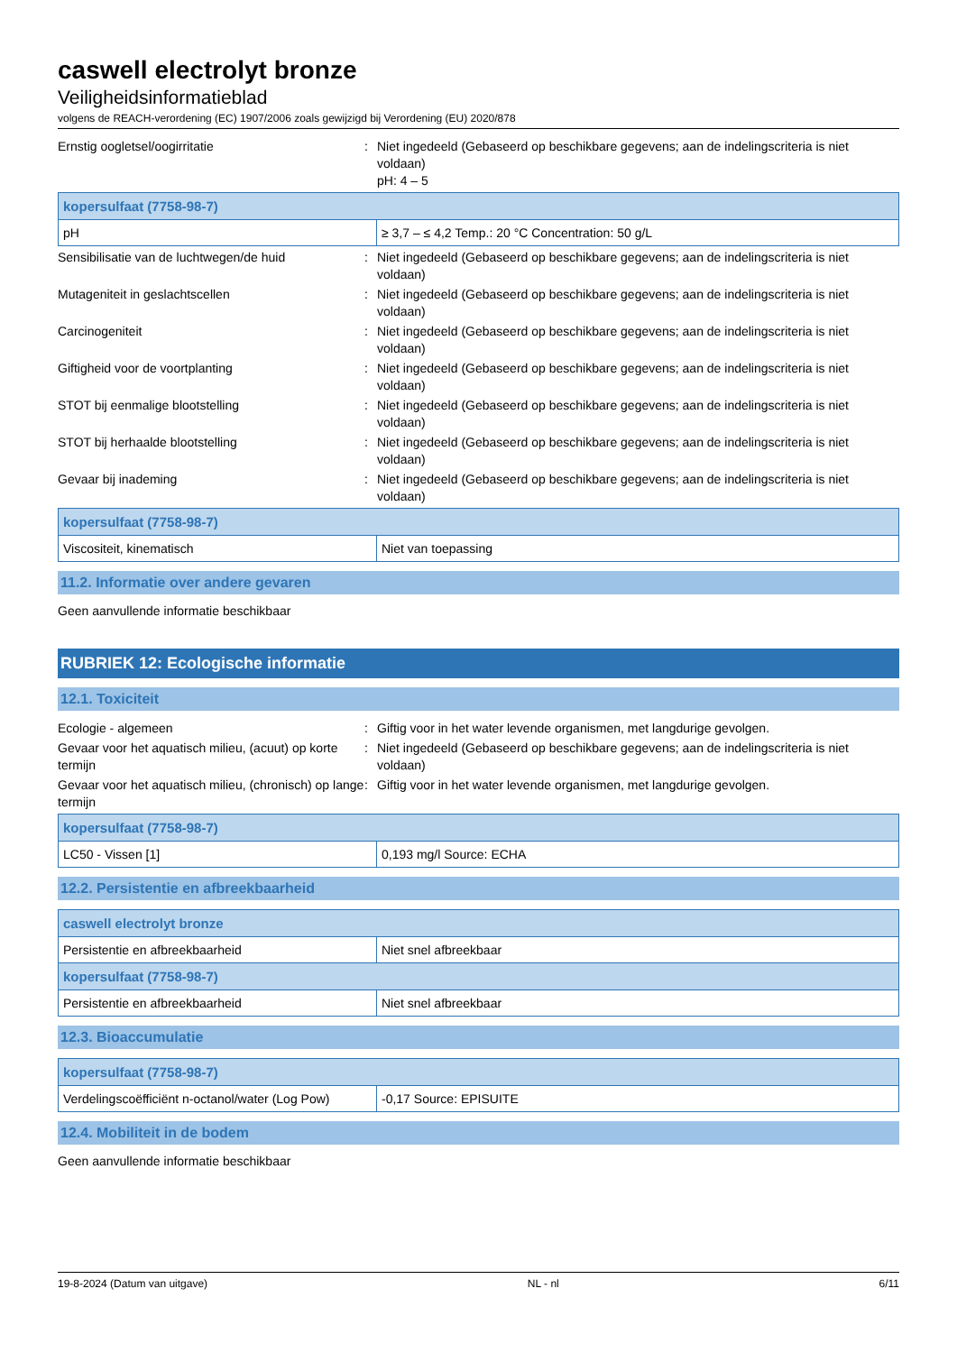caswell electrolyt bronze
Veiligheidsinformatieblad
volgens de REACH-verordening (EC) 1907/2006 zoals gewijzigd bij Verordening (EU) 2020/878
Ernstig oogletsel/oogirritatie : Niet ingedeeld (Gebaseerd op beschikbare gegevens; aan de indelingscriteria is niet voldaan)
pH: 4 – 5
| kopersulfaat (7758-98-7) | |
| --- | --- |
| pH | ≥ 3,7 – ≤ 4,2 Temp.: 20 °C Concentration: 50 g/L |
Sensibilisatie van de luchtwegen/de huid : Niet ingedeeld (Gebaseerd op beschikbare gegevens; aan de indelingscriteria is niet voldaan)
Mutageniteit in geslachtscellen : Niet ingedeeld (Gebaseerd op beschikbare gegevens; aan de indelingscriteria is niet voldaan)
Carcinogeniteit : Niet ingedeeld (Gebaseerd op beschikbare gegevens; aan de indelingscriteria is niet voldaan)
Giftigheid voor de voortplanting : Niet ingedeeld (Gebaseerd op beschikbare gegevens; aan de indelingscriteria is niet voldaan)
STOT bij eenmalige blootstelling : Niet ingedeeld (Gebaseerd op beschikbare gegevens; aan de indelingscriteria is niet voldaan)
STOT bij herhaalde blootstelling : Niet ingedeeld (Gebaseerd op beschikbare gegevens; aan de indelingscriteria is niet voldaan)
Gevaar bij inademing : Niet ingedeeld (Gebaseerd op beschikbare gegevens; aan de indelingscriteria is niet voldaan)
| kopersulfaat (7758-98-7) | |
| --- | --- |
| Viscositeit, kinematisch | Niet van toepassing |
11.2. Informatie over andere gevaren
Geen aanvullende informatie beschikbaar
RUBRIEK 12: Ecologische informatie
12.1. Toxiciteit
Ecologie - algemeen : Giftig voor in het water levende organismen, met langdurige gevolgen.
Gevaar voor het aquatisch milieu, (acuut) op korte termijn
: Niet ingedeeld (Gebaseerd op beschikbare gegevens; aan de indelingscriteria is niet voldaan)
Gevaar voor het aquatisch milieu, (chronisch) op lange termijn
: Giftig voor in het water levende organismen, met langdurige gevolgen.
| kopersulfaat (7758-98-7) | |
| --- | --- |
| LC50 - Vissen [1] | 0,193 mg/l Source: ECHA |
12.2. Persistentie en afbreekbaarheid
| caswell electrolyt bronze | |
| --- | --- |
| Persistentie en afbreekbaarheid | Niet snel afbreekbaar |
| kopersulfaat (7758-98-7) | |
| Persistentie en afbreekbaarheid | Niet snel afbreekbaar |
12.3. Bioaccumulatie
| kopersulfaat (7758-98-7) | |
| --- | --- |
| Verdelingscoëfficiënt n-octanol/water (Log Pow) | -0,17 Source: EPISUITE |
12.4. Mobiliteit in de bodem
Geen aanvullende informatie beschikbaar
19-8-2024 (Datum van uitgave) NL - nl 6/11